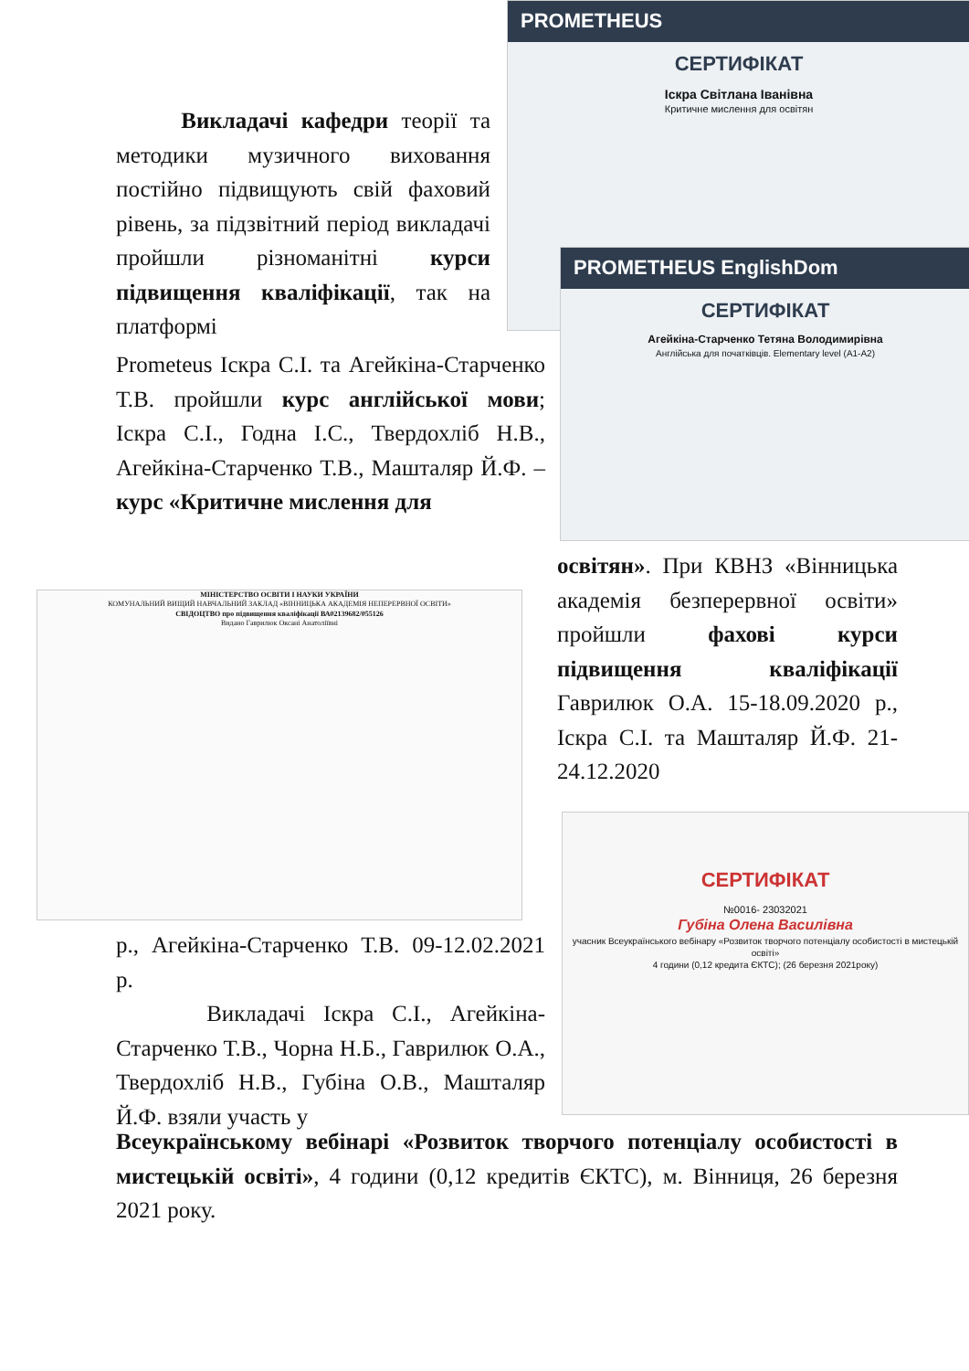PROMETHEUS
СЕРТИФІКАТ
Іскра Світлана Іванівна
Критичне мислення для освітян
PROMETHEUS EnglishDom
СЕРТИФІКАТ
Агейкіна-Старченко Тетяна Володимирівна
Англійська для початківців. Elementary level (A1-A2)
МІНІСТЕРСТВО ОСВІТИ І НАУКИ УКРАЇНИ
КОМУНАЛЬНИЙ ВИЩИЙ НАВЧАЛЬНИЙ ЗАКЛАД «ВІННИЦЬКА АКАДЕМІЯ НЕПЕРЕРВНОЇ ОСВІТИ»
СВІДОЦТВО про підвищення кваліфікації ВА02139682/055126
Видано Гаврилюк Оксані Анатоліївні
СЕРТИФІКАТ
№0016- 23032021
Губіна Олена Василівна
учасник Всеукраїнського вебінару «Розвиток творчого потенціалу особистості в мистецькій освіті»
4 години (0,12 кредита ЄКТС); (26 березня 2021року)
Викладачі кафедри теорії та методики музичного виховання постійно підвищують свій фаховий рівень, за підзвітний період викладачі пройшли різноманітні курси підвищення кваліфікації, так на платформі
Prometeus Іскра С.І. та Агейкіна-Старченко Т.В. пройшли курс англійської мови; Іскра С.І., Годна І.С., Твердохліб Н.В., Агейкіна-Старченко Т.В., Машталяр Й.Ф. – курс «Критичне мислення для
освітян». При КВНЗ «Вінницька академія безперервної освіти» пройшли фахові курси підвищення кваліфікації Гаврилюк О.А. 15-18.09.2020 р., Іскра С.І. та Машталяр Й.Ф. 21-24.12.2020
р., Агейкіна-Старченко Т.В. 09-12.02.2021 р.
Викладачі Іскра С.І., Агейкіна-Старченко Т.В., Чорна Н.Б., Гаврилюк О.А., Твердохліб Н.В., Губіна О.В., Машталяр Й.Ф. взяли участь у
Всеукраїнському вебінарі «Розвиток творчого потенціалу особистості в мистецькій освіті», 4 години (0,12 кредитів ЄКТС), м. Вінниця, 26 березня 2021 року.